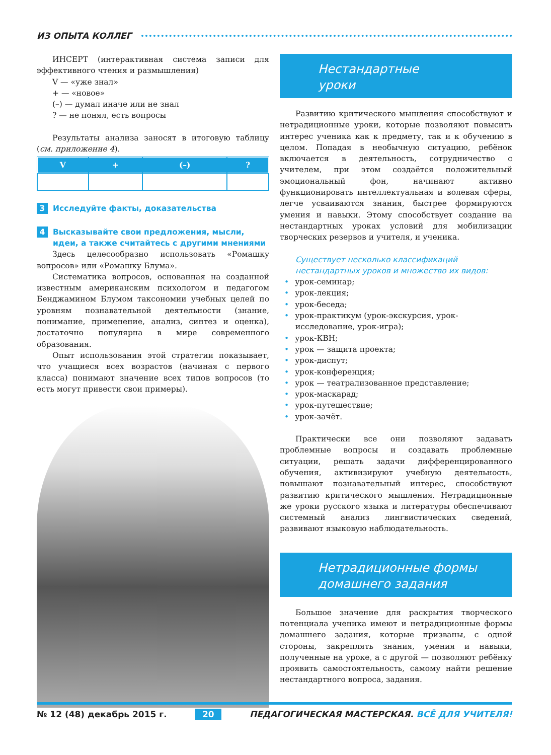ИЗ ОПЫТА КОЛЛЕГ
ИНСЕРТ (интерактивная система записи для эффективного чтения и размышления)
V — «уже знал»
+ — «новое»
(–) — думал иначе или не знал
? — не понял, есть вопросы
Результаты анализа заносят в итоговую таблицу (см. приложение 4).
| V | + | (–) | ? |
| --- | --- | --- | --- |
3 Исследуйте факты, доказательства
4 Высказывайте свои предложения, мысли, идеи, а также считайтесь с другими мнениями
Здесь целесообразно использовать «Ромашку вопросов» или «Ромашку Блума».
Систематика вопросов, основанная на созданной известным американским психологом и педагогом Бенджамином Блумом таксономии учебных целей по уровням познавательной деятельности (знание, понимание, применение, анализ, синтез и оценка), достаточно популярна в мире современного образования.
Опыт использования этой стратегии показывает, что учащиеся всех возрастов (начиная с первого класса) понимают значение всех типов вопросов (то есть могут привести свои примеры).
Нестандартные
уроки
Развитию критического мышления способствуют и нетрадиционные уроки, которые позволяют повысить интерес ученика как к предмету, так и к обучению в целом. Попадая в необычную ситуацию, ребёнок включается в деятельность, сотрудничество с учителем, при этом создаётся положительный эмоциональный фон, начинают активно функционировать интеллектуальная и волевая сферы, легче усваиваются знания, быстрее формируются умения и навыки. Этому способствует создание на нестандартных уроках условий для мобилизации творческих резервов и учителя, и ученика.
Существует несколько классификаций нестандартных уроков и множество их видов:
• урок-семинар;
• урок-лекция;
• урок-беседа;
• урок-практикум (урок-экскурсия, урок-исследование, урок-игра);
• урок-КВН;
• урок — защита проекта;
• урок-диспут;
• урок-конференция;
• урок — театрализованное представление;
• урок-маскарад;
• урок-путешествие;
• урок-зачёт.
Практически все они позволяют задавать проблемные вопросы и создавать проблемные ситуации, решать задачи дифференцированного обучения, активизируют учебную деятельность, повышают познавательный интерес, способствуют развитию критического мышления. Нетрадиционные же уроки русского языка и литературы обеспечивают системный анализ лингвистических сведений, развивают языковую наблюдательность.
Нетрадиционные формы
домашнего задания
Большое значение для раскрытия творческого потенциала ученика имеют и нетрадиционные формы домашнего задания, которые призваны, с одной стороны, закреплять знания, умения и навыки, полученные на уроке, а с другой — позволяют ребёнку проявить самостоятельность, самому найти решение нестандартного вопроса, задания.
№ 12 (48) декабрь 2015 г. 20 ПЕДАГОГИЧЕСКАЯ МАСТЕРСКАЯ. ВСЁ ДЛЯ УЧИТЕЛЯ!